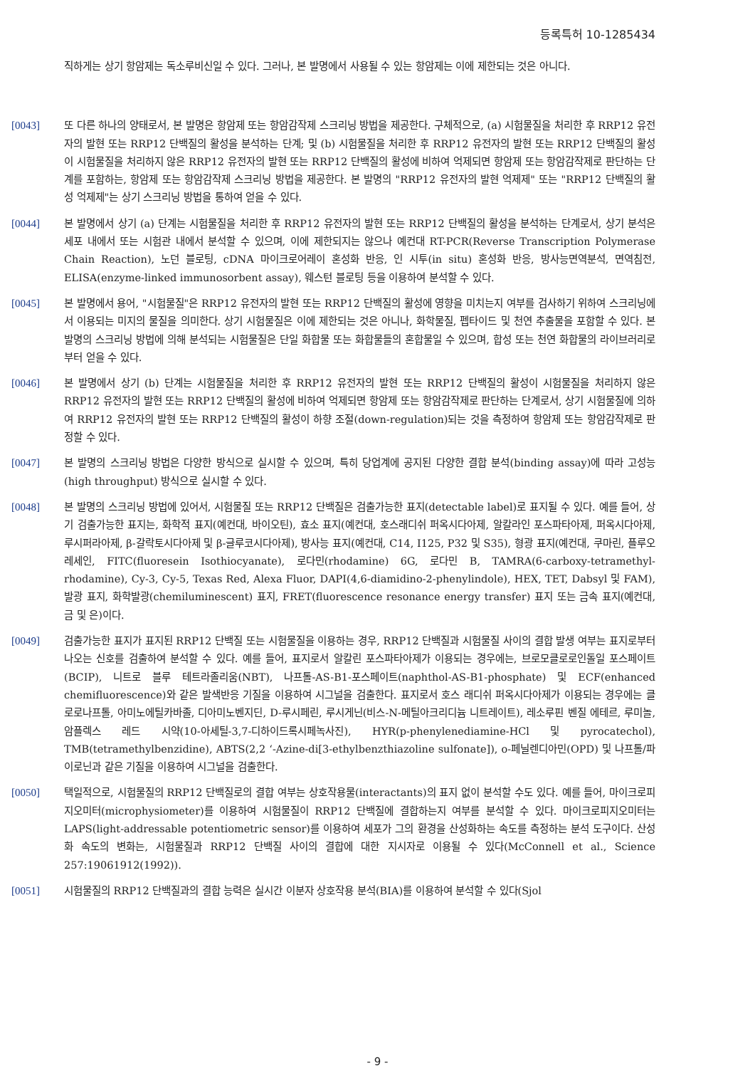등록특허 10-1285434
직하게는 상기 항암제는 독소루비신일 수 있다. 그러나, 본 발명에서 사용될 수 있는 항암제는 이에 제한되는 것은 아니다.
[0043] 또 다른 하나의 양태로서, 본 발명은 항암제 또는 항암감작제 스크리닝 방법을 제공한다. 구체적으로, (a) 시험물질을 처리한 후 RRP12 유전자의 발현 또는 RRP12 단백질의 활성을 분석하는 단계; 및 (b) 시험물질을 처리한 후 RRP12 유전자의 발현 또는 RRP12 단백질의 활성이 시험물질을 처리하지 않은 RRP12 유전자의 발현 또는 RRP12 단백질의 활성에 비하여 억제되면 항암제 또는 항암감작제로 판단하는 단계를 포함하는, 항암제 또는 항암감작제 스크리닝 방법을 제공한다. 본 발명의 "RRP12 유전자의 발현 억제제" 또는 "RRP12 단백질의 활성 억제제"는 상기 스크리닝 방법을 통하여 얻을 수 있다.
[0044] 본 발명에서 상기 (a) 단계는 시험물질을 처리한 후 RRP12 유전자의 발현 또는 RRP12 단백질의 활성을 분석하는 단계로서, 상기 분석은 세포 내에서 또는 시험관 내에서 분석할 수 있으며, 이에 제한되지는 않으나 예컨대 RT-PCR(Reverse Transcription Polymerase Chain Reaction), 노던 블로팅, cDNA 마이크로어레이 혼성화 반응, 인 시투(in situ) 혼성화 반응, 방사능면역분석, 면역침전, ELISA(enzyme-linked immunosorbent assay), 웨스턴 블로팅 등을 이용하여 분석할 수 있다.
[0045] 본 발명에서 용어, "시험물질"은 RRP12 유전자의 발현 또는 RRP12 단백질의 활성에 영향을 미치는지 여부를 검사하기 위하여 스크리닝에서 이용되는 미지의 물질을 의미한다. 상기 시험물질은 이에 제한되는 것은 아니나, 화학물질, 펩타이드 및 천연 추출물을 포함할 수 있다. 본 발명의 스크리닝 방법에 의해 분석되는 시험물질은 단일 화합물 또는 화합물들의 혼합물일 수 있으며, 합성 또는 천연 화합물의 라이브러리로부터 얻을 수 있다.
[0046] 본 발명에서 상기 (b) 단계는 시험물질을 처리한 후 RRP12 유전자의 발현 또는 RRP12 단백질의 활성이 시험물질을 처리하지 않은 RRP12 유전자의 발현 또는 RRP12 단백질의 활성에 비하여 억제되면 항암제 또는 항암감작제로 판단하는 단계로서, 상기 시험물질에 의하여 RRP12 유전자의 발현 또는 RRP12 단백질의 활성이 하향 조절(down-regulation)되는 것을 측정하여 항암제 또는 항암감작제로 판정할 수 있다.
[0047] 본 발명의 스크리닝 방법은 다양한 방식으로 실시할 수 있으며, 특히 당업계에 공지된 다양한 결합 분석(binding assay)에 따라 고성능(high throughput) 방식으로 실시할 수 있다.
[0048] 본 발명의 스크리닝 방법에 있어서, 시험물질 또는 RRP12 단백질은 검출가능한 표지(detectable label)로 표지될 수 있다. 예를 들어, 상기 검출가능한 표지는, 화학적 표지(예컨대, 바이오틴), 효소 표지(예컨대, 호스래디쉬 퍼옥시다아제, 알칼라인 포스파타아제, 퍼옥시다아제, 루시퍼라아제, β-갈락토시다아제 및 β-글루코시다아제), 방사능 표지(예컨대, C14, I125, P32 및 S35), 형광 표지(예컨대, 쿠마린, 플루오레세인, FITC(fluoresein Isothiocyanate), 로다민(rhodamine) 6G, 로다민 B, TAMRA(6-carboxy-tetramethyl-rhodamine), Cy-3, Cy-5, Texas Red, Alexa Fluor, DAPI(4,6-diamidino-2-phenylindole), HEX, TET, Dabsyl 및 FAM), 발광 표지, 화학발광(chemiluminescent) 표지, FRET(fluorescence resonance energy transfer) 표지 또는 금속 표지(예컨대, 금 및 은)이다.
[0049] 검출가능한 표지가 표지된 RRP12 단백질 또는 시험물질을 이용하는 경우, RRP12 단백질과 시험물질 사이의 결합 발생 여부는 표지로부터 나오는 신호를 검출하여 분석할 수 있다. 예를 들어, 표지로서 알칼린 포스파타아제가 이용되는 경우에는, 브로모클로로인돌일 포스페이트(BCIP), 니트로 블루 테트라졸리움(NBT), 나프톨-AS-B1-포스페이트(naphthol-AS-B1-phosphate) 및 ECF(enhanced chemifluorescence)와 같은 발색반응 기질을 이용하여 시그널을 검출한다. 표지로서 호스 래디쉬 퍼옥시다아제가 이용되는 경우에는 클로로나프톨, 아미노에틸카바졸, 디아미노벤지딘, D-루시페린, 루시게닌(비스-N-메틸아크리디늄 니트레이트), 레소루핀 벤질 에테르, 루미놀, 암플렉스 레드 시약(10-아세틸-3,7-디하이드록시페녹사진), HYR(p-phenylenediamine-HCl 및 pyrocatechol), TMB(tetramethylbenzidine), ABTS(2,2 ‘-Azine-di[3-ethylbenzthiazoline sulfonate]), o-페닐렌디아민(OPD) 및 나프톨/파이로닌과 같은 기질을 이용하여 시그널을 검출한다.
[0050] 택일적으로, 시험물질의 RRP12 단백질로의 결합 여부는 상호작용물(interactants)의 표지 없이 분석할 수도 있다. 예를 들어, 마이크로피지오미터(microphysiometer)를 이용하여 시험물질이 RRP12 단백질에 결합하는지 여부를 분석할 수 있다. 마이크로피지오미터는 LAPS(light-addressable potentiometric sensor)를 이용하여 세포가 그의 환경을 산성화하는 속도를 측정하는 분석 도구이다. 산성화 속도의 변화는, 시험물질과 RRP12 단백질 사이의 결합에 대한 지시자로 이용될 수 있다(McConnell et al., Science 257:19061912(1992)).
[0051] 시험물질의 RRP12 단백질과의 결합 능력은 실시간 이분자 상호작용 분석(BIA)를 이용하여 분석할 수 있다(Sjol
- 9 -